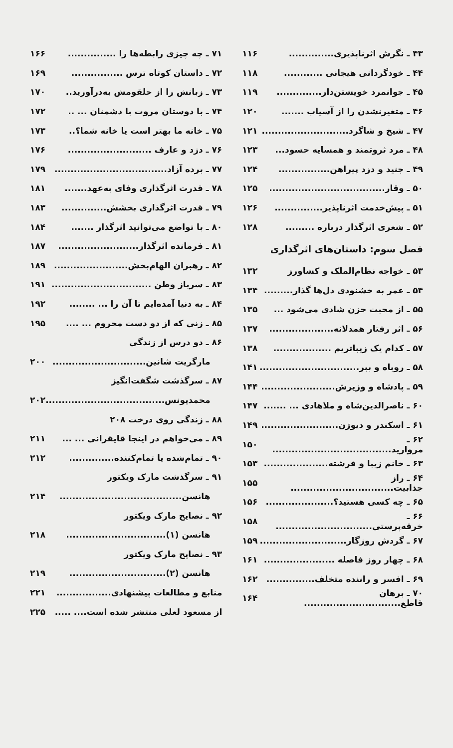۴۳ ـ نگرش اثرناپذیری.............. ۱۱۶
۴۴ ـ خودگردانی هیجانی ............ ۱۱۸
۴۵ ـ جوانمرد خویشتن‌دار.............. ۱۱۹
۴۶ ـ متغیرنشدن را از آسیاب ....... ۱۲۰
۴۷ ـ شیخ و شاگرد........................... ۱۲۱
۴۸ ـ مرد ثروتمند و همسایه حسود... ۱۲۳
۴۹ ـ جنید و دزد پیراهن................ ۱۲۴
۵۰ ـ وقار.................................... ۱۲۵
۵۱ ـ پیش‌خدمت اثرناپذیر............... ۱۲۶
۵۲ ـ شعری اثرگذار درباره ......... ۱۲۸
فصل سوم: داستان‌های اثرگذاری
۵۳ ـ خواجه نظام‌الملک و کشاورز ۱۳۲
۵۴ ـ عمر به خشنودی دل‌ها گذار......... ۱۳۴
۵۵ ـ از محبت حزن شادی می‌شود ... ۱۳۵
۵۶ ـ اثر رفتار همدلانه.................... ۱۳۷
۵۷ ـ کدام یک زیباتریم .................. ۱۳۸
۵۸ ـ روباه و ببر............................... ۱۴۱
۵۹ ـ پادشاه و وزیرش....................... ۱۴۴
۶۰ ـ ناصرالدین‌شاه و ملاهادی ... ....... ۱۴۷
۶۱ ـ اسکندر و دیوژن........................ ۱۴۹
۶۲ ـ مروارید..................................... ۱۵۰
۶۳ ـ خانم زیبا و فرشته.................... ۱۵۳
۶۴ ـ راز جذابیت................................ ۱۵۵
۶۵ ـ چه کسی هستید؟..................... ۱۵۶
۶۶ ـ خرقه‌پرستی.............................. ۱۵۸
۶۷ ـ گردش روزگار........................... ۱۵۹
۶۸ ـ چهار روز فاصله ...................... ۱۶۱
۶۹ ـ افسر و راننده متخلف............... ۱۶۲
۷۰ ـ برهان قاطع.............................. ۱۶۴
۷۱ ـ چه چیزی رابطه‌ها را ............... ۱۶۶
۷۲ ـ داستان کوتاه ترس ................ ۱۶۹
۷۳ ـ زبانش را از حلقومش به‌درآورید.. ۱۷۰
۷۴ ـ با دوستان مروت با دشمنان ... .. ۱۷۲
۷۵ ـ خانه ما بهتر است یا خانه شما؟.. ۱۷۳
۷۶ ـ دزد و عارف .......................... ۱۷۶
۷۷ ـ برده آزاد................................... ۱۷۹
۷۸ ـ قدرت اثرگذاری وفای به‌عهد....... ۱۸۱
۷۹ ـ قدرت اثرگذاری بخشش.............. ۱۸۳
۸۰ ـ با تواضع می‌توانید اثرگذار ....... ۱۸۴
۸۱ ـ فرمانده اثرگذار......................... ۱۸۷
۸۲ ـ رهبران الهام‌بخش....................... ۱۸۹
۸۳ ـ سرباز وطن ............................... ۱۹۱
۸۴ ـ به دنیا آمده‌ایم تا آن را ... ........ ۱۹۲
۸۵ ـ زنی که از دو دست محروم ... .... ۱۹۵
۸۶ ـ دو درس از زندگی
مارگریت شانین............................. ۲۰۰
۸۷ ـ سرگذشت شگفت‌انگیز
محمدیونس..................................... ۲۰۲
۸۸ ـ زندگی روی درخت ۲۰۸
۸۹ ـ می‌خواهم در اینجا قایقرانی ... ... ۲۱۱
۹۰ ـ تمام‌شده یا تمام‌کننده.............. ۲۱۲
۹۱ ـ سرگذشت مارک ویکتور
هانسن...................................... ۲۱۴
۹۲ ـ نصایح مارک ویکتور
هانسن (۱)............................... ۲۱۸
۹۳ ـ نصایح مارک ویکتور
هانسن (۲).............................. ۲۱۹
منابع و مطالعات پیشنهادی................. ۲۲۱
از مسعود لعلی منتشر شده است.... ..... ۲۲۵